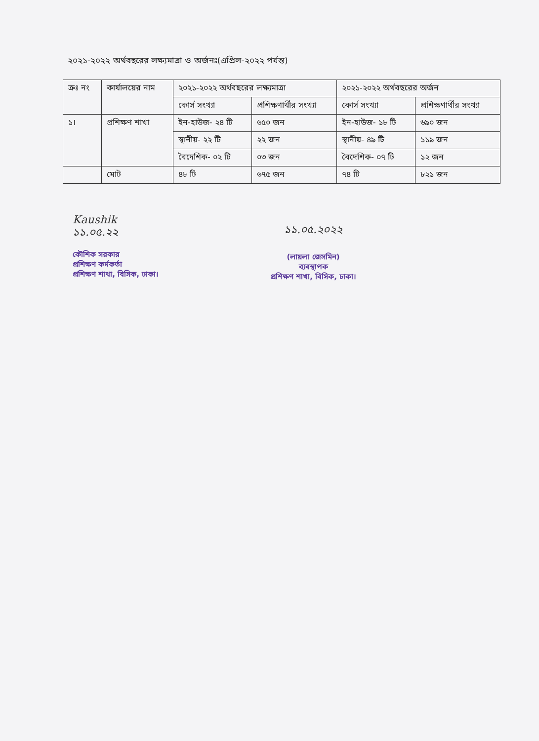২০২১-২০২২ অর্থবছরের লক্ষ্যমাত্রা ও অর্জনঃ(এপ্রিল-২০২২ পর্যন্ত)
| ক্রঃ নং | কার্যালয়ের নাম | ২০২১-২০২২ অর্থবছরের লক্ষ্যমাত্রা | | ২০২১-২০২২ অর্থবছরের অর্জন | |
| --- | --- | --- | --- | --- | --- |
| | | কোর্স সংখ্যা | প্রশিক্ষণার্থীর সংখ্যা | কোর্স সংখ্যা | প্রশিক্ষণার্থীর সংখ্যা |
| ১। | প্রশিক্ষণ শাখা | ইন-হাউজ- ২৪ টি | ৬৫০ জন | ইন-হাউজ- ১৮ টি | ৬৯০ জন |
| | | স্থানীয়- ২২ টি | ২২ জন | স্থানীয়- ৪৯ টি | ১১৯ জন |
| | | বৈদেশিক- ০২ টি | ০৩ জন | বৈদেশিক- ০৭ টি | ১২ জন |
| | মোট | ৪৮ টি | ৬৭৫ জন | ৭৪ টি | ৮২১ জন |
Kaushik
১১.০৫.২২
কৌশিক সরকার
প্রশিক্ষণ কর্মকর্তা
প্রশিক্ষণ শাখা, বিসিক, ঢাকা।
১১.০৫.২০২২
(লায়লা জেসমিন)
ব্যবস্থাপক
প্রশিক্ষণ শাখা, বিসিক, ঢাকা।